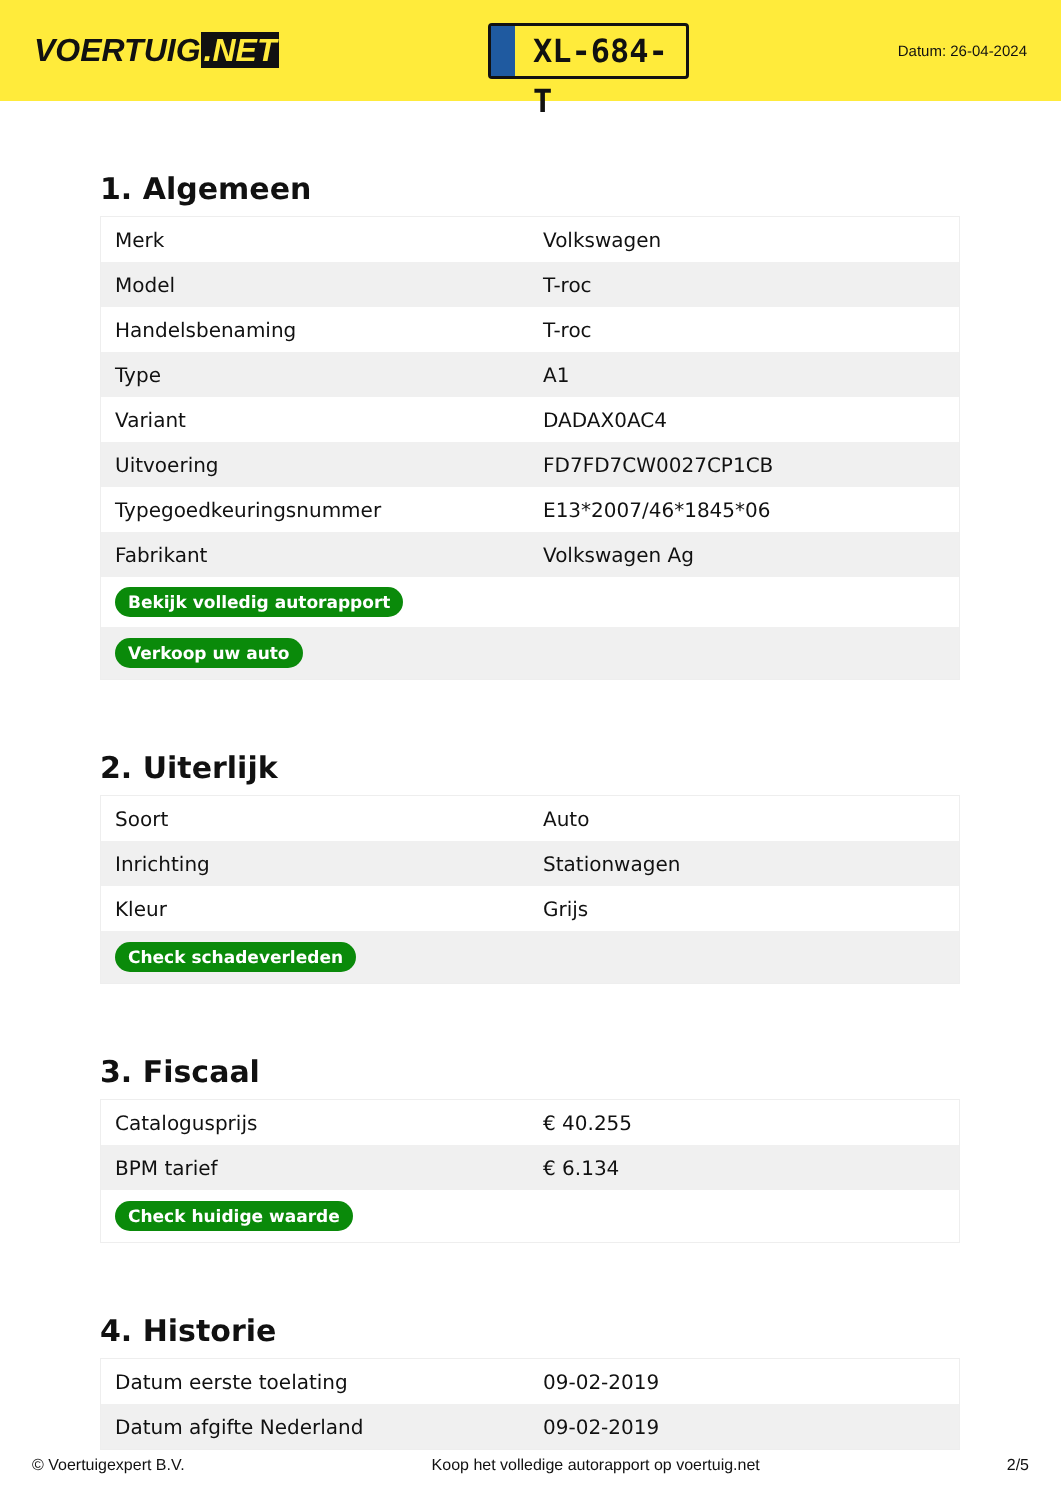VOERTUIG.NET
XL-684-T
Datum: 26-04-2024
1. Algemeen
| Merk | Volkswagen |
| Model | T-roc |
| Handelsbenaming | T-roc |
| Type | A1 |
| Variant | DADAX0AC4 |
| Uitvoering | FD7FD7CW0027CP1CB |
| Typegoedkeuringsnummer | E13*2007/46*1845*06 |
| Fabrikant | Volkswagen Ag |
| Bekijk volledig autorapport | |
| Verkoop uw auto | |
2. Uiterlijk
| Soort | Auto |
| Inrichting | Stationwagen |
| Kleur | Grijs |
| Check schadeverleden | |
3. Fiscaal
| Catalogusprijs | € 40.255 |
| BPM tarief | € 6.134 |
| Check huidige waarde | |
4. Historie
| Datum eerste toelating | 09-02-2019 |
| Datum afgifte Nederland | 09-02-2019 |
© Voertuigexpert B.V. Koop het volledige autorapport op voertuig.net 2/5